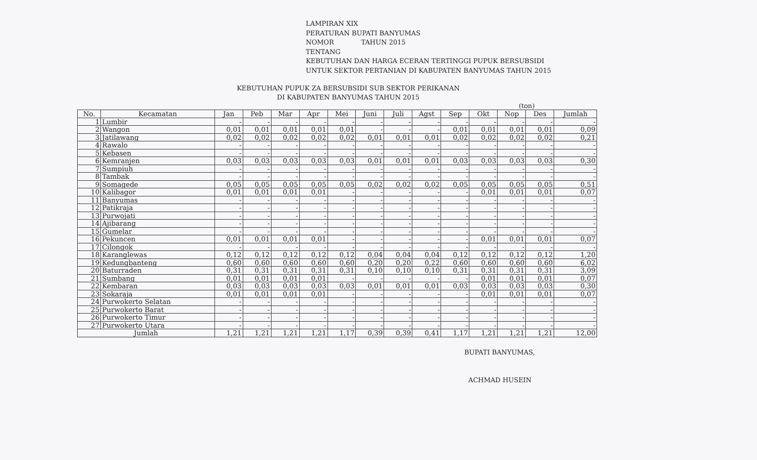LAMPIRAN XIX
PERATURAN BUPATI BANYUMAS
NOMOR TAHUN 2015
TENTANG
KEBUTUHAN DAN HARGA ECERAN TERTINGGI PUPUK BERSUBSIDI
UNTUK SEKTOR PERTANIAN DI KABUPATEN BANYUMAS TAHUN 2015
KEBUTUHAN PUPUK ZA BERSUBSIDI SUB SEKTOR PERIKANAN
DI KABUPATEN BANYUMAS TAHUN 2015
(ton)
| No. | Kecamatan | Jan | Peb | Mar | Apr | Mei | Juni | Juli | Agst | Sep | Okt | Nop | Des | Jumlah |
| --- | --- | --- | --- | --- | --- | --- | --- | --- | --- | --- | --- | --- | --- | --- |
| 1 | Lumbir | - | - | - | - | - | - | - | - | - | - | - | - | - |
| 2 | Wangon | 0,01 | 0,01 | 0,01 | 0,01 | 0,01 | - | - | - | 0,01 | 0,01 | 0,01 | 0,01 | 0,09 |
| 3 | Jatilawang | 0,02 | 0,02 | 0,02 | 0,02 | 0,02 | 0,01 | 0,01 | 0,01 | 0,02 | 0,02 | 0,02 | 0,02 | 0,21 |
| 4 | Rawalo | - | - | - | - | - | - | - | - | - | - | - | - | - |
| 5 | Kebasen | - | - | - | - | - | - | - | - | - | - | - | - | - |
| 6 | Kemranjen | 0,03 | 0,03 | 0,03 | 0,03 | 0,03 | 0,01 | 0,01 | 0,01 | 0,03 | 0,03 | 0,03 | 0,03 | 0,30 |
| 7 | Sumpiuh | - | - | - | - | - | - | - | - | - | - | - | - | - |
| 8 | Tambak | - | - | - | - | - | - | - | - | - | - | - | - | - |
| 9 | Somagede | 0,05 | 0,05 | 0,05 | 0,05 | 0,05 | 0,02 | 0,02 | 0,02 | 0,05 | 0,05 | 0,05 | 0,05 | 0,51 |
| 10 | Kalibagor | 0,01 | 0,01 | 0,01 | 0,01 | - | - | - | - | - | 0,01 | 0,01 | 0,01 | 0,07 |
| 11 | Banyumas | - | - | - | - | - | - | - | - | - | - | - | - | - |
| 12 | Patikraja | - | - | - | - | - | - | - | - | - | - | - | - | - |
| 13 | Purwojati | - | - | - | - | - | - | - | - | - | - | - | - | - |
| 14 | Ajibarang | - | - | - | - | - | - | - | - | - | - | - | - | - |
| 15 | Gumelar | - | - | - | - | - | - | - | - | - | - | - | - | - |
| 16 | Pekuncen | 0,01 | 0,01 | 0,01 | 0,01 | - | - | - | - | - | 0,01 | 0,01 | 0,01 | 0,07 |
| 17 | Cilongok | - | - | - | - | - | - | - | - | - | - | - | - | - |
| 18 | Karanglewas | 0,12 | 0,12 | 0,12 | 0,12 | 0,12 | 0,04 | 0,04 | 0,04 | 0,12 | 0,12 | 0,12 | 0,12 | 1,20 |
| 19 | Kedungbanteng | 0,60 | 0,60 | 0,60 | 0,60 | 0,60 | 0,20 | 0,20 | 0,22 | 0,60 | 0,60 | 0,60 | 0,60 | 6,02 |
| 20 | Baturraden | 0,31 | 0,31 | 0,31 | 0,31 | 0,31 | 0,10 | 0,10 | 0,10 | 0,31 | 0,31 | 0,31 | 0,31 | 3,09 |
| 21 | Sumbang | 0,01 | 0,01 | 0,01 | 0,01 | - | - | - | - | - | 0,01 | 0,01 | 0,01 | 0,07 |
| 22 | Kembaran | 0,03 | 0,03 | 0,03 | 0,03 | 0,03 | 0,01 | 0,01 | 0,01 | 0,03 | 0,03 | 0,03 | 0,03 | 0,30 |
| 23 | Sokaraja | 0,01 | 0,01 | 0,01 | 0,01 | - | - | - | - | - | 0,01 | 0,01 | 0,01 | 0,07 |
| 24 | Purwokerto Selatan | - | - | - | - | - | - | - | - | - | - | - | - | - |
| 25 | Purwokerto Barat | - | - | - | - | - | - | - | - | - | - | - | - | - |
| 26 | Purwokerto Timur | - | - | - | - | - | - | - | - | - | - | - | - | - |
| 27 | Purwokerto Utara | - | - | - | - | - | - | - | - | - | - | - | - | - |
| Jumlah | | 1,21 | 1,21 | 1,21 | 1,21 | 1,17 | 0,39 | 0,39 | 0,41 | 1,17 | 1,21 | 1,21 | 1,21 | 12,00 |
BUPATI BANYUMAS,
ACHMAD HUSEIN